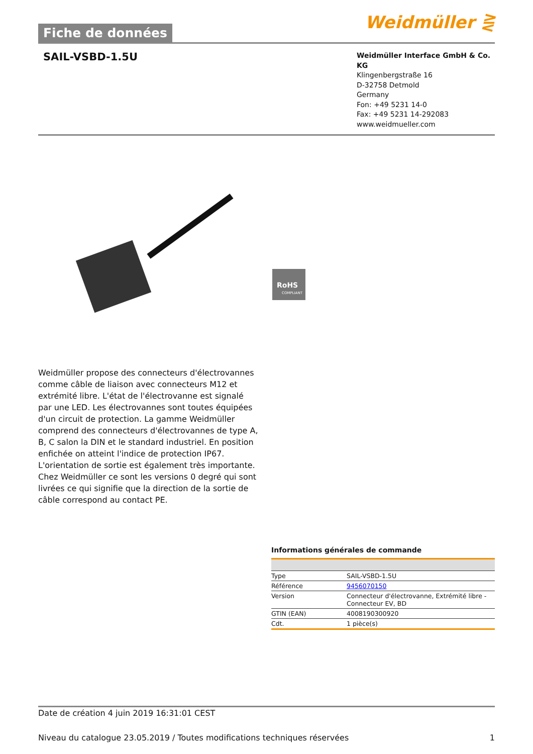Fiche de données
Weidmüller ⋛
SAIL-VSBD-1.5U
Weidmüller Interface GmbH & Co. KG
Klingenbergstraße 16
D-32758 Detmold
Germany
Fon: +49 5231 14-0
Fax: +49 5231 14-292083
www.weidmueller.com
RoHS
COMPLIANT
Weidmüller propose des connecteurs d'électrovannes comme câble de liaison avec connecteurs M12 et extrémité libre. L'état de l'électrovanne est signalé par une LED. Les électrovannes sont toutes équipées d'un circuit de protection. La gamme Weidmüller comprend des connecteurs d'électrovannes de type A, B, C salon la DIN et le standard industriel. En position enfichée on atteint l'indice de protection IP67. L'orientation de sortie est également très importante. Chez Weidmüller ce sont les versions 0 degré qui sont livrées ce qui signifie que la direction de la sortie de câble correspond au contact PE.
Informations générales de commande
| Type | SAIL-VSBD-1.5U |
| Référence | 9456070150 |
| Version | Connecteur d'électrovanne, Extrémité libre - Connecteur EV, BD |
| GTIN (EAN) | 4008190300920 |
| Cdt. | 1 pièce(s) |
Date de création 4 juin 2019 16:31:01 CEST
Niveau du catalogue 23.05.2019 / Toutes modifications techniques réservées 1